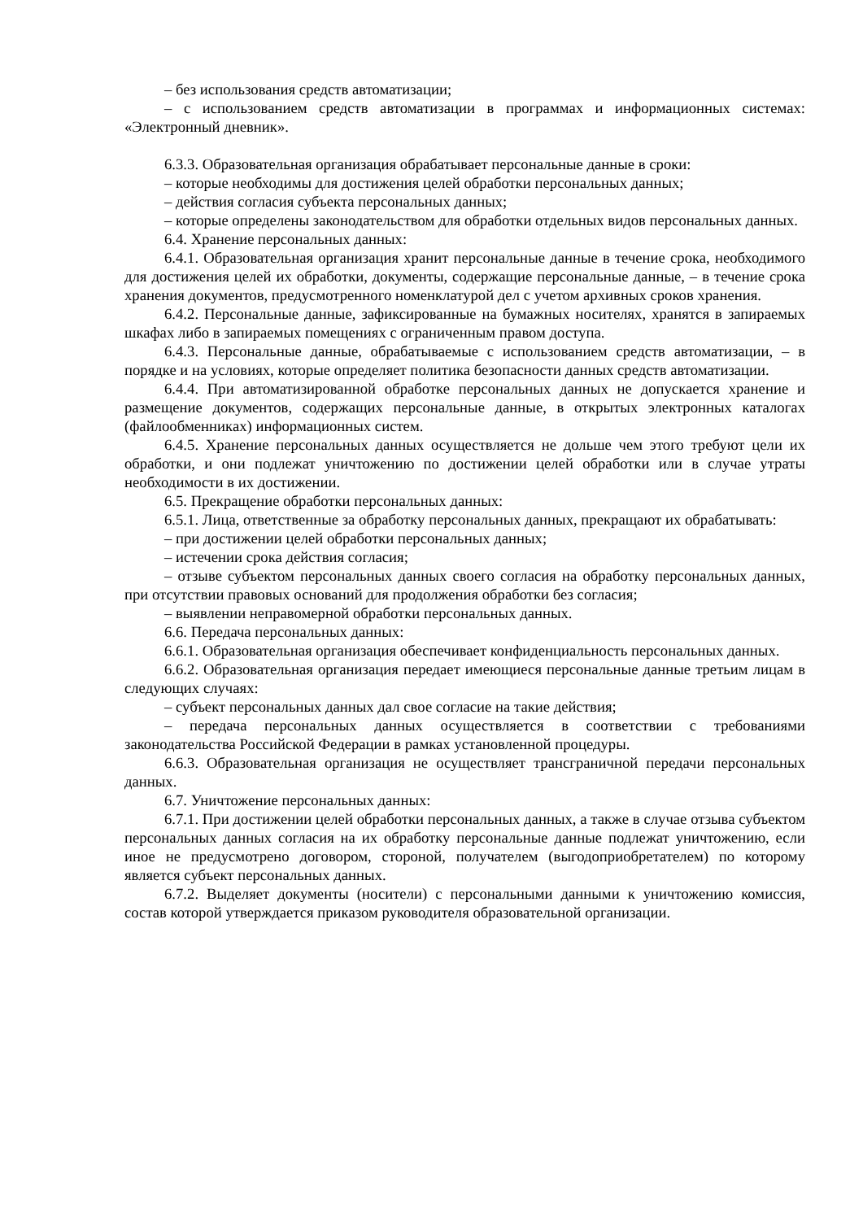– без использования средств автоматизации;
– с использованием средств автоматизации в программах и информационных системах: «Электронный дневник».
6.3.3. Образовательная организация обрабатывает персональные данные в сроки:
– которые необходимы для достижения целей обработки персональных данных;
– действия согласия субъекта персональных данных;
– которые определены законодательством для обработки отдельных видов персональных данных.
6.4. Хранение персональных данных:
6.4.1. Образовательная организация хранит персональные данные в течение срока, необходимого для достижения целей их обработки, документы, содержащие персональные данные, – в течение срока хранения документов, предусмотренного номенклатурой дел с учетом архивных сроков хранения.
6.4.2. Персональные данные, зафиксированные на бумажных носителях, хранятся в запираемых шкафах либо в запираемых помещениях с ограниченным правом доступа.
6.4.3. Персональные данные, обрабатываемые с использованием средств автоматизации, – в порядке и на условиях, которые определяет политика безопасности данных средств автоматизации.
6.4.4. При автоматизированной обработке персональных данных не допускается хранение и размещение документов, содержащих персональные данные, в открытых электронных каталогах (файлообменниках) информационных систем.
6.4.5. Хранение персональных данных осуществляется не дольше чем этого требуют цели их обработки, и они подлежат уничтожению по достижении целей обработки или в случае утраты необходимости в их достижении.
6.5. Прекращение обработки персональных данных:
6.5.1. Лица, ответственные за обработку персональных данных, прекращают их обрабатывать:
– при достижении целей обработки персональных данных;
– истечении срока действия согласия;
– отзыве субъектом персональных данных своего согласия на обработку персональных данных, при отсутствии правовых оснований для продолжения обработки без согласия;
– выявлении неправомерной обработки персональных данных.
6.6. Передача персональных данных:
6.6.1. Образовательная организация обеспечивает конфиденциальность персональных данных.
6.6.2. Образовательная организация передает имеющиеся персональные данные третьим лицам в следующих случаях:
– субъект персональных данных дал свое согласие на такие действия;
– передача персональных данных осуществляется в соответствии с требованиями законодательства Российской Федерации в рамках установленной процедуры.
6.6.3. Образовательная организация не осуществляет трансграничной передачи персональных данных.
6.7. Уничтожение персональных данных:
6.7.1. При достижении целей обработки персональных данных, а также в случае отзыва субъектом персональных данных согласия на их обработку персональные данные подлежат уничтожению, если иное не предусмотрено договором, стороной, получателем (выгодоприобретателем) по которому является субъект персональных данных.
6.7.2. Выделяет документы (носители) с персональными данными к уничтожению комиссия, состав которой утверждается приказом руководителя образовательной организации.